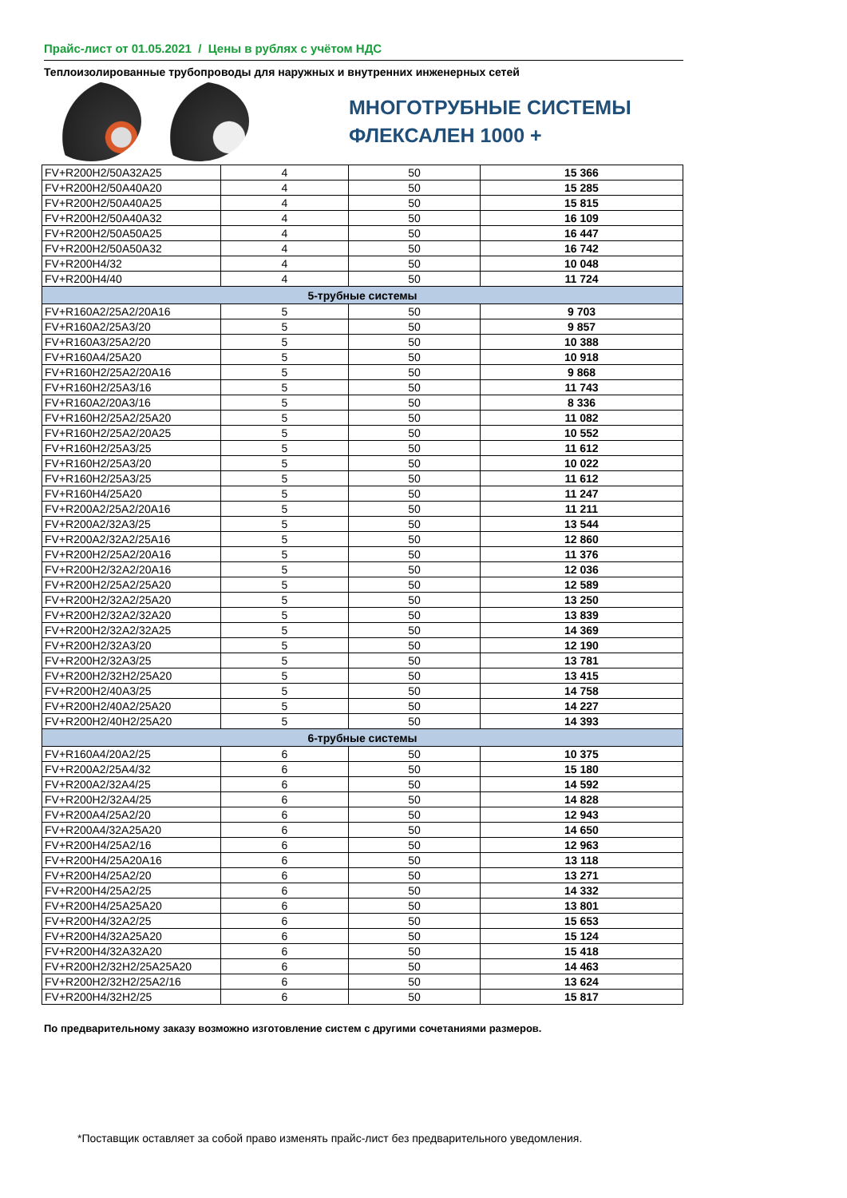Прайс-лист от 01.05.2021 / Цены в рублях с учётом НДС
Теплоизолированные трубопроводы для наружных и внутренних инженерных сетей
МНОГОТРУБНЫЕ СИСТЕМЫ
ФЛЕКСАЛЕН 1000 +
| FV+R200H2/50A32A25 | 4 | 50 | 15 366 |
| FV+R200H2/50A40A20 | 4 | 50 | 15 285 |
| FV+R200H2/50A40A25 | 4 | 50 | 15 815 |
| FV+R200H2/50A40A32 | 4 | 50 | 16 109 |
| FV+R200H2/50A50A25 | 4 | 50 | 16 447 |
| FV+R200H2/50A50A32 | 4 | 50 | 16 742 |
| FV+R200H4/32 | 4 | 50 | 10 048 |
| FV+R200H4/40 | 4 | 50 | 11 724 |
| 5-трубные системы | | | |
| FV+R160A2/25A2/20A16 | 5 | 50 | 9 703 |
| FV+R160A2/25A3/20 | 5 | 50 | 9 857 |
| FV+R160A3/25A2/20 | 5 | 50 | 10 388 |
| FV+R160A4/25A20 | 5 | 50 | 10 918 |
| FV+R160H2/25A2/20A16 | 5 | 50 | 9 868 |
| FV+R160H2/25A3/16 | 5 | 50 | 11 743 |
| FV+R160A2/20A3/16 | 5 | 50 | 8 336 |
| FV+R160H2/25A2/25A20 | 5 | 50 | 11 082 |
| FV+R160H2/25A2/20A25 | 5 | 50 | 10 552 |
| FV+R160H2/25A3/25 | 5 | 50 | 11 612 |
| FV+R160H2/25A3/20 | 5 | 50 | 10 022 |
| FV+R160H2/25A3/25 | 5 | 50 | 11 612 |
| FV+R160H4/25A20 | 5 | 50 | 11 247 |
| FV+R200A2/25A2/20A16 | 5 | 50 | 11 211 |
| FV+R200A2/32A3/25 | 5 | 50 | 13 544 |
| FV+R200A2/32A2/25A16 | 5 | 50 | 12 860 |
| FV+R200H2/25A2/20A16 | 5 | 50 | 11 376 |
| FV+R200H2/32A2/20A16 | 5 | 50 | 12 036 |
| FV+R200H2/25A2/25A20 | 5 | 50 | 12 589 |
| FV+R200H2/32A2/25A20 | 5 | 50 | 13 250 |
| FV+R200H2/32A2/32A20 | 5 | 50 | 13 839 |
| FV+R200H2/32A2/32A25 | 5 | 50 | 14 369 |
| FV+R200H2/32A3/20 | 5 | 50 | 12 190 |
| FV+R200H2/32A3/25 | 5 | 50 | 13 781 |
| FV+R200H2/32H2/25A20 | 5 | 50 | 13 415 |
| FV+R200H2/40A3/25 | 5 | 50 | 14 758 |
| FV+R200H2/40A2/25A20 | 5 | 50 | 14 227 |
| FV+R200H2/40H2/25A20 | 5 | 50 | 14 393 |
| 6-трубные системы | | | |
| FV+R160A4/20A2/25 | 6 | 50 | 10 375 |
| FV+R200A2/25A4/32 | 6 | 50 | 15 180 |
| FV+R200A2/32A4/25 | 6 | 50 | 14 592 |
| FV+R200H2/32A4/25 | 6 | 50 | 14 828 |
| FV+R200A4/25A2/20 | 6 | 50 | 12 943 |
| FV+R200A4/32A25A20 | 6 | 50 | 14 650 |
| FV+R200H4/25A2/16 | 6 | 50 | 12 963 |
| FV+R200H4/25A20A16 | 6 | 50 | 13 118 |
| FV+R200H4/25A2/20 | 6 | 50 | 13 271 |
| FV+R200H4/25A2/25 | 6 | 50 | 14 332 |
| FV+R200H4/25A25A20 | 6 | 50 | 13 801 |
| FV+R200H4/32A2/25 | 6 | 50 | 15 653 |
| FV+R200H4/32A25A20 | 6 | 50 | 15 124 |
| FV+R200H4/32A32A20 | 6 | 50 | 15 418 |
| FV+R200H2/32H2/25A25A20 | 6 | 50 | 14 463 |
| FV+R200H2/32H2/25A2/16 | 6 | 50 | 13 624 |
| FV+R200H4/32H2/25 | 6 | 50 | 15 817 |
По предварительному заказу возможно изготовление систем с другими сочетаниями размеров.
*Поставщик оставляет за собой право изменять прайс-лист без предварительного уведомления.